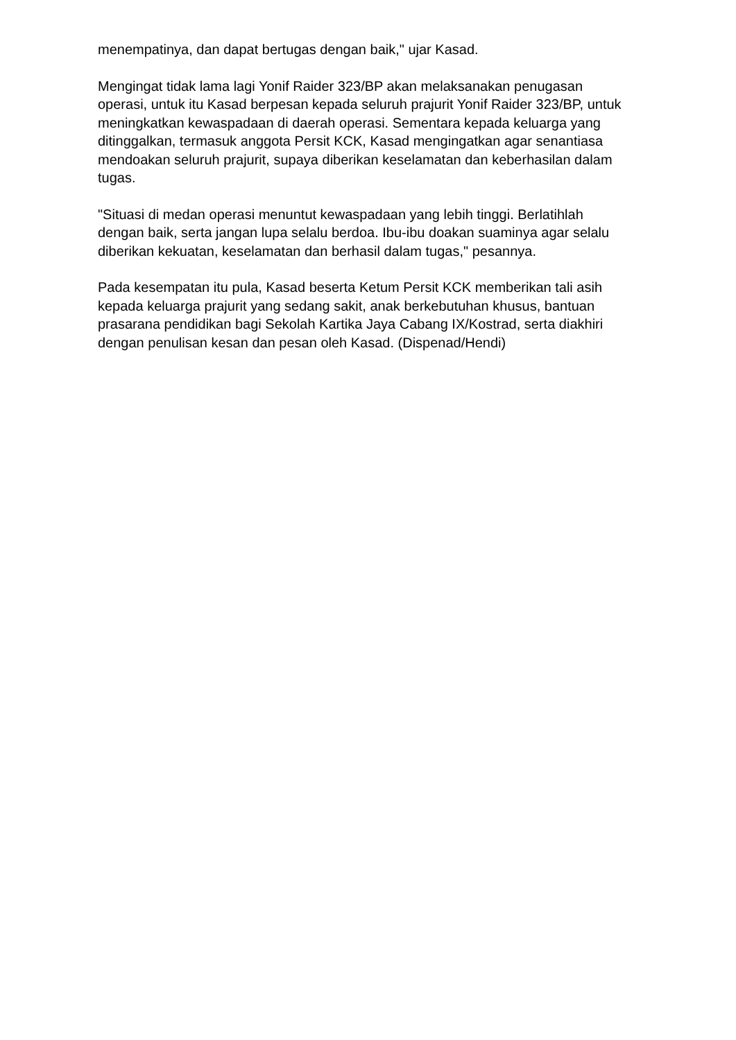menempatinya, dan dapat bertugas dengan baik," ujar Kasad.
Mengingat tidak lama lagi Yonif Raider 323/BP akan melaksanakan penugasan operasi, untuk itu Kasad berpesan kepada seluruh prajurit Yonif Raider 323/BP, untuk meningkatkan kewaspadaan di daerah operasi. Sementara kepada keluarga yang ditinggalkan, termasuk anggota Persit KCK, Kasad mengingatkan agar senantiasa mendoakan seluruh prajurit, supaya diberikan keselamatan dan keberhasilan dalam tugas.
"Situasi di medan operasi menuntut kewaspadaan yang lebih tinggi. Berlatihlah dengan baik, serta jangan lupa selalu berdoa. Ibu-ibu doakan suaminya agar selalu diberikan kekuatan, keselamatan dan berhasil dalam tugas," pesannya.
Pada kesempatan itu pula, Kasad beserta Ketum Persit KCK memberikan tali asih kepada keluarga prajurit yang sedang sakit, anak berkebutuhan khusus, bantuan prasarana pendidikan bagi Sekolah Kartika Jaya Cabang IX/Kostrad, serta diakhiri dengan penulisan kesan dan pesan oleh Kasad. (Dispenad/Hendi)